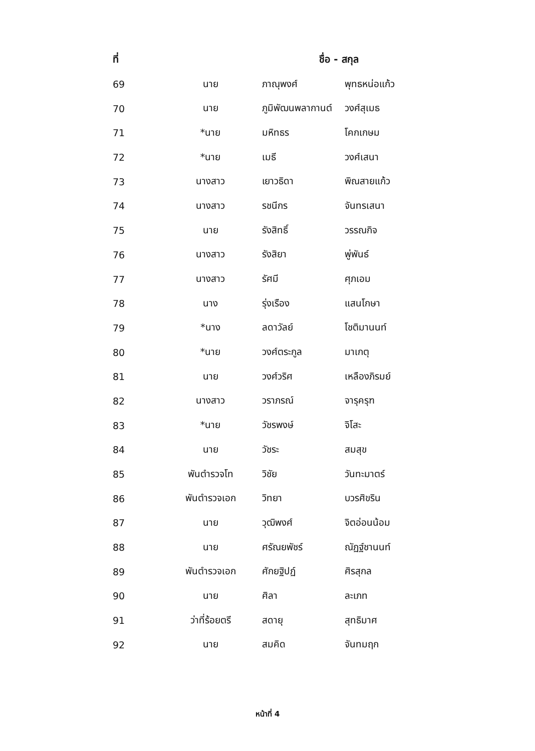| ที่ | ชื่อ - สกุล | | |
| --- | --- | --- | --- |
| 69 | นาย | ภาณุพงศ์ | พุทธหน่อแก้ว |
| 70 | นาย | ภูมิพัฒนพลากานต์ | วงศ์สุเมธ |
| 71 | *นาย | มหิทธร | โคกเกษม |
| 72 | *นาย | เมธี | วงศ์เสนา |
| 73 | นางสาว | เยาวธิดา | พิณสายแก้ว |
| 74 | นางสาว | รชนีกร | จันทรเสนา |
| 75 | นาย | รังสิทธิ์ | วรรณกิจ |
| 76 | นางสาว | รังสิยา | พู่พันธ์ |
| 77 | นางสาว | รัศมี | ศุภเอม |
| 78 | นาง | รุ่งเรือง | แสนโกษา |
| 79 | *นาง | ลดาวัลย์ | โชติมานนท์ |
| 80 | *นาย | วงศ์ตระกูล | มาเกตุ |
| 81 | นาย | วงศ์วริศ | เหลืองภิรมย์ |
| 82 | นางสาว | วราภรณ์ | จารุครุฑ |
| 83 | *นาย | วัชรพงษ์ | จิโสะ |
| 84 | นาย | วัชระ | สมสุข |
| 85 | พันตำรวจโท | วิชัย | วันทะมาตร์ |
| 86 | พันตำรวจเอก | วิทยา | บวรศิขริน |
| 87 | นาย | วุฒิพงศ์ | จิตอ่อนน้อม |
| 88 | นาย | ศรัณยพัชร์ | ณัฏฐ์ชานนท์ |
| 89 | พันตำรวจเอก | ศักยฐิปฏ์ | ศิรสุกล |
| 90 | นาย | ศิลา | ละเภท |
| 91 | ว่าที่ร้อยตรี | สดายุ | สุทธิมาศ |
| 92 | นาย | สมคิด | จันทมฤก |
หน้าที่ 4